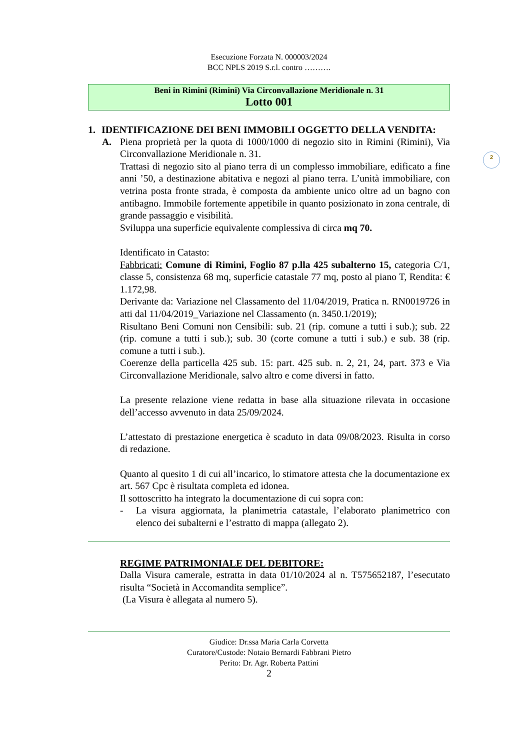2
Esecuzione Forzata N. 000003/2024
BCC NPLS 2019 S.r.l. contro ……….
Beni in Rimini (Rimini) Via Circonvallazione Meridionale n. 31
Lotto 001
1. IDENTIFICAZIONE DEI BENI IMMOBILI OGGETTO DELLA VENDITA:
A. Piena proprietà per la quota di 1000/1000 di negozio sito in Rimini (Rimini), Via Circonvallazione Meridionale n. 31.
Trattasi di negozio sito al piano terra di un complesso immobiliare, edificato a fine anni ’50, a destinazione abitativa e negozi al piano terra. L’unità immobiliare, con vetrina posta fronte strada, è composta da ambiente unico oltre ad un bagno con antibagno. Immobile fortemente appetibile in quanto posizionato in zona centrale, di grande passaggio e visibilità.
Sviluppa una superficie equivalente complessiva di circa mq 70.
Identificato in Catasto:
Fabbricati: Comune di Rimini, Foglio 87 p.lla 425 subalterno 15, categoria C/1, classe 5, consistenza 68 mq, superficie catastale 77 mq, posto al piano T, Rendita: € 1.172,98.
Derivante da: Variazione nel Classamento del 11/04/2019, Pratica n. RN0019726 in atti dal 11/04/2019_Variazione nel Classamento (n. 3450.1/2019);
Risultano Beni Comuni non Censibili: sub. 21 (rip. comune a tutti i sub.); sub. 22 (rip. comune a tutti i sub.); sub. 30 (corte comune a tutti i sub.) e sub. 38 (rip. comune a tutti i sub.).
Coerenze della particella 425 sub. 15: part. 425 sub. n. 2, 21, 24, part. 373 e Via Circonvallazione Meridionale, salvo altro e come diversi in fatto.
La presente relazione viene redatta in base alla situazione rilevata in occasione dell’accesso avvenuto in data 25/09/2024.
L’attestato di prestazione energetica è scaduto in data 09/08/2023. Risulta in corso di redazione.
Quanto al quesito 1 di cui all’incarico, lo stimatore attesta che la documentazione ex art. 567 Cpc è risultata completa ed idonea.
Il sottoscritto ha integrato la documentazione di cui sopra con:
- La visura aggiornata, la planimetria catastale, l’elaborato planimetrico con elenco dei subalterni e l’estratto di mappa (allegato 2).
REGIME PATRIMONIALE DEL DEBITORE:
Dalla Visura camerale, estratta in data 01/10/2024 al n. T575652187, l’esecutato risulta “Società in Accomandita semplice”.
(La Visura è allegata al numero 5).
Giudice: Dr.ssa Maria Carla Corvetta
Curatore/Custode: Notaio Bernardi Fabbrani Pietro
Perito: Dr. Agr. Roberta Pattini
2